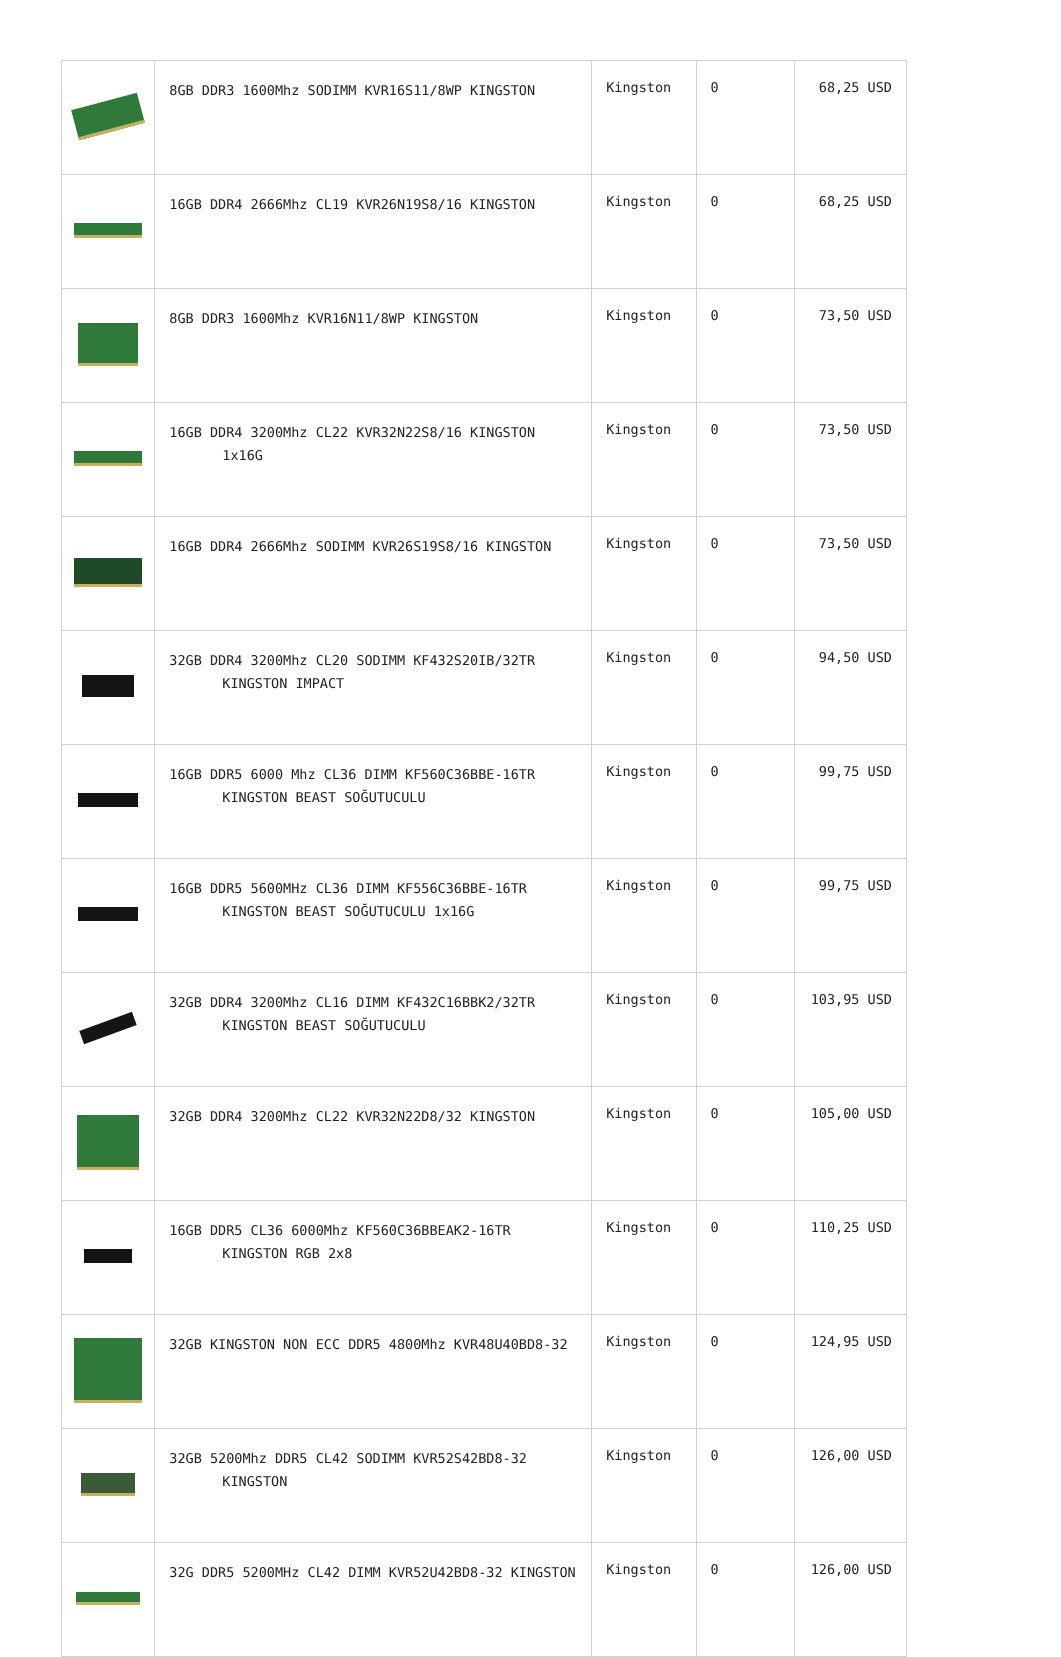| | 8GB DDR3 1600Mhz SODIMM KVR16S11/8WP KINGSTON | Kingston | 0 | 68,25 USD |
| | 16GB DDR4 2666Mhz CL19 KVR26N19S8/16 KINGSTON | Kingston | 0 | 68,25 USD |
| | 8GB DDR3 1600Mhz KVR16N11/8WP KINGSTON | Kingston | 0 | 73,50 USD |
| | 16GB DDR4 3200Mhz CL22 KVR32N22S8/16 KINGSTON 1x16G | Kingston | 0 | 73,50 USD |
| | 16GB DDR4 2666Mhz SODIMM KVR26S19S8/16 KINGSTON | Kingston | 0 | 73,50 USD |
| | 32GB DDR4 3200Mhz CL20 SODIMM KF432S20IB/32TR KINGSTON IMPACT | Kingston | 0 | 94,50 USD |
| | 16GB DDR5 6000 Mhz CL36 DIMM KF560C36BBE-16TR KINGSTON BEAST SOĞUTUCULU | Kingston | 0 | 99,75 USD |
| | 16GB DDR5 5600MHz CL36 DIMM KF556C36BBE-16TR KINGSTON BEAST SOĞUTUCULU 1x16G | Kingston | 0 | 99,75 USD |
| | 32GB DDR4 3200Mhz CL16 DIMM KF432C16BBK2/32TR KINGSTON BEAST SOĞUTUCULU | Kingston | 0 | 103,95 USD |
| | 32GB DDR4 3200Mhz CL22 KVR32N22D8/32 KINGSTON | Kingston | 0 | 105,00 USD |
| | 16GB DDR5 CL36 6000Mhz KF560C36BBEAK2-16TR KINGSTON RGB 2x8 | Kingston | 0 | 110,25 USD |
| | 32GB KINGSTON NON ECC DDR5 4800Mhz KVR48U40BD8-32 | Kingston | 0 | 124,95 USD |
| | 32GB 5200Mhz DDR5 CL42 SODIMM KVR52S42BD8-32 KINGSTON | Kingston | 0 | 126,00 USD |
| | 32G DDR5 5200MHz CL42 DIMM KVR52U42BD8-32 KINGSTON | Kingston | 0 | 126,00 USD |